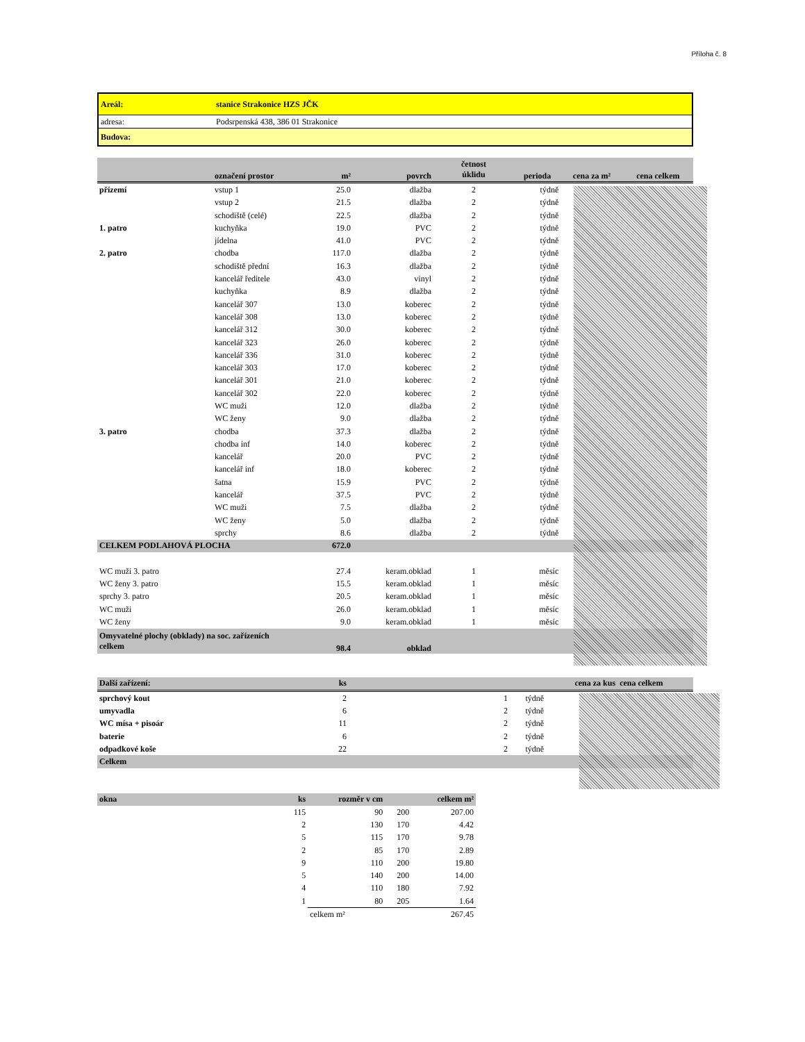Příloha č. 8
| Areál: | stanice Strakonice HZS JČK |
| adresa: | Podsrpenská 438, 386 01 Strakonice |
| Budova: | |
| | označení prostor | m² | povrch | četnost úklidu | perioda | cena za m² | cena celkem |
| --- | --- | --- | --- | --- | --- | --- | --- |
| přízemí | vstup 1 | 25.0 | dlažba | 2 | týdně | | |
| | vstup 2 | 21.5 | dlažba | 2 | týdně | | |
| | schodiště (celé) | 22.5 | dlažba | 2 | týdně | | |
| 1. patro | kuchyňka | 19.0 | PVC | 2 | týdně | | |
| | jídelna | 41.0 | PVC | 2 | týdně | | |
| 2. patro | chodba | 117.0 | dlažba | 2 | týdně | | |
| | schodiště přední | 16.3 | dlažba | 2 | týdně | | |
| | kancelář ředitele | 43.0 | vinyl | 2 | týdně | | |
| | kuchyňka | 8.9 | dlažba | 2 | týdně | | |
| | kancelář 307 | 13.0 | koberec | 2 | týdně | | |
| | kancelář 308 | 13.0 | koberec | 2 | týdně | | |
| | kancelář 312 | 30.0 | koberec | 2 | týdně | | |
| | kancelář 323 | 26.0 | koberec | 2 | týdně | | |
| | kancelář 336 | 31.0 | koberec | 2 | týdně | | |
| | kancelář 303 | 17.0 | koberec | 2 | týdně | | |
| | kancelář 301 | 21.0 | koberec | 2 | týdně | | |
| | kancelář 302 | 22.0 | koberec | 2 | týdně | | |
| | WC muži | 12.0 | dlažba | 2 | týdně | | |
| | WC ženy | 9.0 | dlažba | 2 | týdně | | |
| 3. patro | chodba | 37.3 | dlažba | 2 | týdně | | |
| | chodba inf | 14.0 | koberec | 2 | týdně | | |
| | kancelář | 20.0 | PVC | 2 | týdně | | |
| | kancelář inf | 18.0 | koberec | 2 | týdně | | |
| | šatna | 15.9 | PVC | 2 | týdně | | |
| | kancelář | 37.5 | PVC | 2 | týdně | | |
| | WC muži | 7.5 | dlažba | 2 | týdně | | |
| | WC ženy | 5.0 | dlažba | 2 | týdně | | |
| | sprchy | 8.6 | dlažba | 2 | týdně | | |
| CELKEM PODLAHOVÁ PLOCHA | | 672.0 | | | | | |
| WC muži 3. patro | | 27.4 | keram.obklad | 1 | měsíc | | |
| WC ženy 3. patro | | 15.5 | keram.obklad | 1 | měsíc | | |
| sprchy 3. patro | | 20.5 | keram.obklad | 1 | měsíc | | |
| WC muži | | 26.0 | keram.obklad | 1 | měsíc | | |
| WC ženy | | 9.0 | keram.obklad | 1 | měsíc | | |
| Omyvatelné plochy (obklady) na soc. zařízeních celkem | | 98.4 | obklad | | | | |
| Další zařízení: | ks | | | | cena za kus | cena celkem |
| sprchový kout | 2 | | 1 | týdně | | |
| umyvadla | 6 | | 2 | týdně | | |
| WC mísa + pisoár | 11 | | 2 | týdně | | |
| baterie | 6 | | 2 | týdně | | |
| odpadkové koše | 22 | | 2 | týdně | | |
| Celkem | | | | | | |
| okna | ks | rozměr v cm | | celkem m² |
| | 115 | 90 | 200 | 207.00 |
| | 2 | 130 | 170 | 4.42 |
| | 5 | 115 | 170 | 9.78 |
| | 2 | 85 | 170 | 2.89 |
| | 9 | 110 | 200 | 19.80 |
| | 5 | 140 | 200 | 14.00 |
| | 4 | 110 | 180 | 7.92 |
| | 1 | 80 | 205 | 1.64 |
| | | celkem m² | | 267.45 |